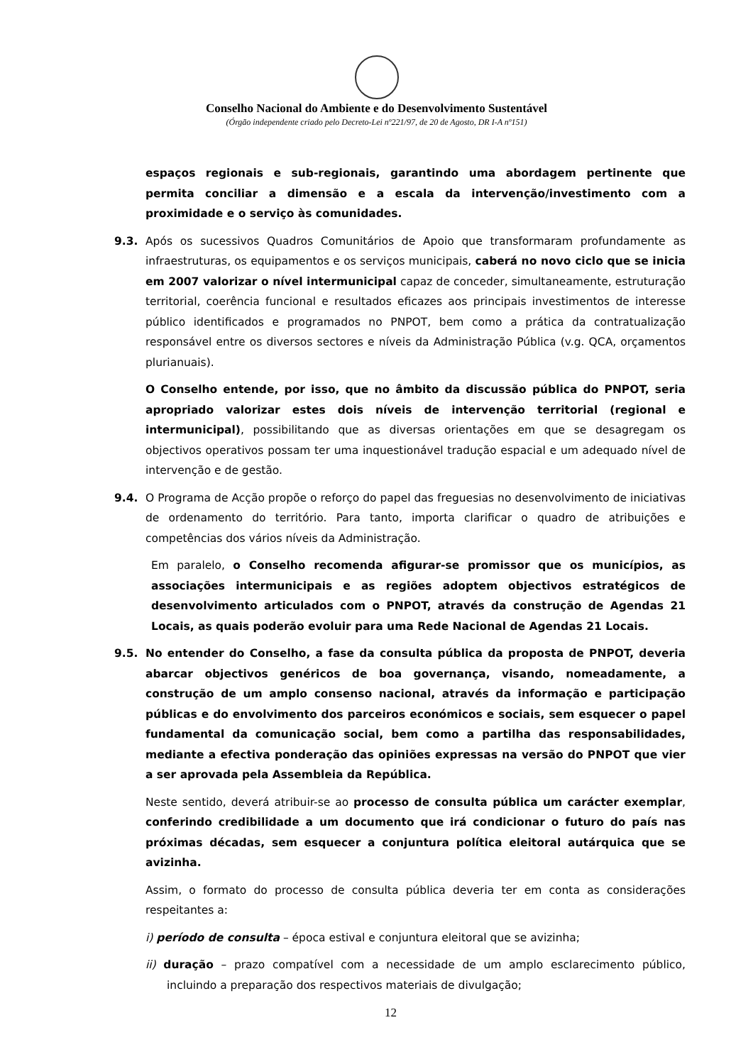Conselho Nacional do Ambiente e do Desenvolvimento Sustentável
(Órgão independente criado pelo Decreto-Lei nº221/97, de 20 de Agosto, DR I-A nº151)
espaços regionais e sub-regionais, garantindo uma abordagem pertinente que permita conciliar a dimensão e a escala da intervenção/investimento com a proximidade e o serviço às comunidades.
9.3. Após os sucessivos Quadros Comunitários de Apoio que transformaram profundamente as infraestruturas, os equipamentos e os serviços municipais, caberá no novo ciclo que se inicia em 2007 valorizar o nível intermunicipal capaz de conceder, simultaneamente, estruturação territorial, coerência funcional e resultados eficazes aos principais investimentos de interesse público identificados e programados no PNPOT, bem como a prática da contratualização responsável entre os diversos sectores e níveis da Administração Pública (v.g. QCA, orçamentos plurianuais).
O Conselho entende, por isso, que no âmbito da discussão pública do PNPOT, seria apropriado valorizar estes dois níveis de intervenção territorial (regional e intermunicipal), possibilitando que as diversas orientações em que se desagregam os objectivos operativos possam ter uma inquestionável tradução espacial e um adequado nível de intervenção e de gestão.
9.4. O Programa de Acção propõe o reforço do papel das freguesias no desenvolvimento de iniciativas de ordenamento do território. Para tanto, importa clarificar o quadro de atribuições e competências dos vários níveis da Administração.
Em paralelo, o Conselho recomenda afigurar-se promissor que os municípios, as associações intermunicipais e as regiões adoptem objectivos estratégicos de desenvolvimento articulados com o PNPOT, através da construção de Agendas 21 Locais, as quais poderão evoluir para uma Rede Nacional de Agendas 21 Locais.
9.5. No entender do Conselho, a fase da consulta pública da proposta de PNPOT, deveria abarcar objectivos genéricos de boa governança, visando, nomeadamente, a construção de um amplo consenso nacional, através da informação e participação públicas e do envolvimento dos parceiros económicos e sociais, sem esquecer o papel fundamental da comunicação social, bem como a partilha das responsabilidades, mediante a efectiva ponderação das opiniões expressas na versão do PNPOT que vier a ser aprovada pela Assembleia da República.
Neste sentido, deverá atribuir-se ao processo de consulta pública um carácter exemplar, conferindo credibilidade a um documento que irá condicionar o futuro do país nas próximas décadas, sem esquecer a conjuntura política eleitoral autárquica que se avizinha.
Assim, o formato do processo de consulta pública deveria ter em conta as considerações respeitantes a:
i) período de consulta – época estival e conjuntura eleitoral que se avizinha;
ii) duração – prazo compatível com a necessidade de um amplo esclarecimento público, incluindo a preparação dos respectivos materiais de divulgação;
12